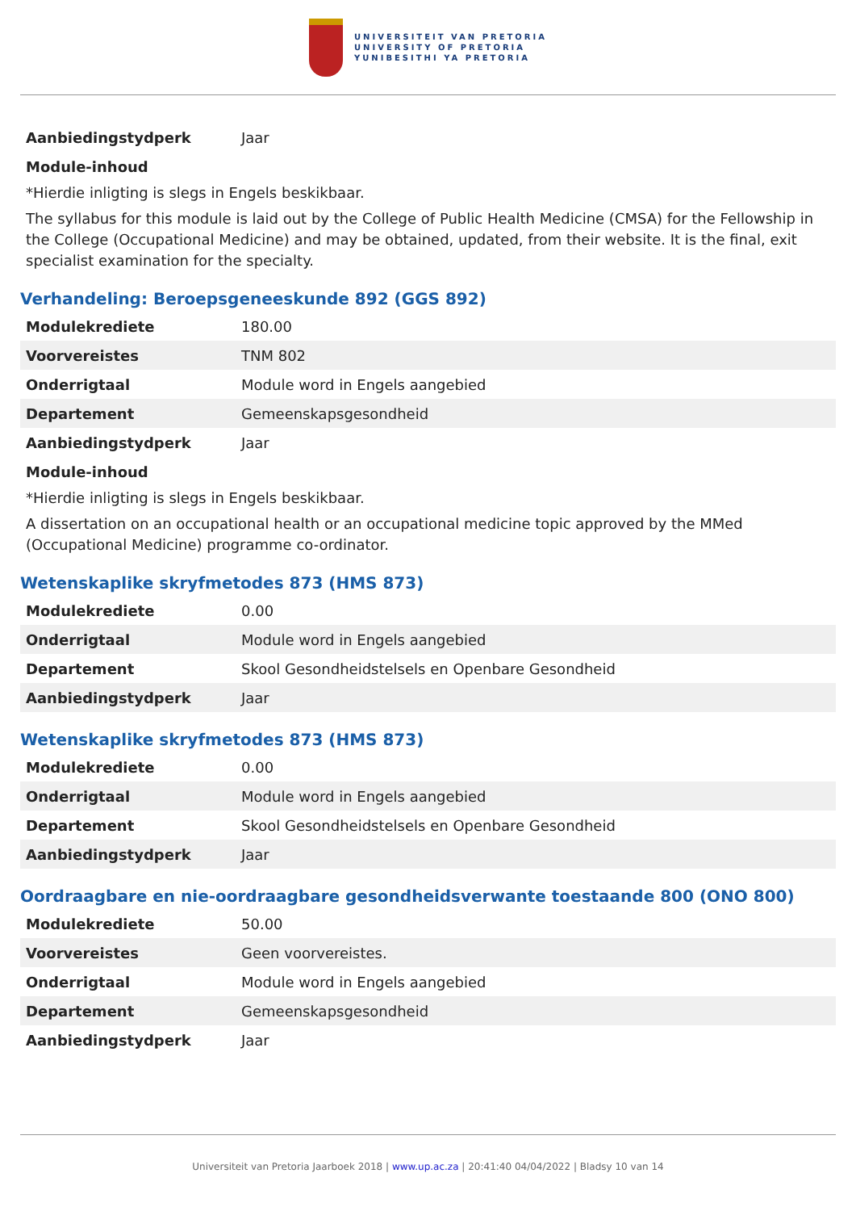UNIVERSITEIT VAN PRETORIA
UNIVERSITY OF PRETORIA
YUNIBESITHI YA PRETORIA
| Aanbiedingstydperk | Jaar |
Module-inhoud
*Hierdie inligting is slegs in Engels beskikbaar.
The syllabus for this module is laid out by the College of Public Health Medicine (CMSA) for the Fellowship in the College (Occupational Medicine) and may be obtained, updated, from their website. It is the final, exit specialist examination for the specialty.
Verhandeling: Beroepsgeneeskunde 892 (GGS 892)
| Modulekrediete | 180.00 |
| Voorvereistes | TNM 802 |
| Onderrigtaal | Module word in Engels aangebied |
| Departement | Gemeenskapsgesondheid |
| Aanbiedingstydperk | Jaar |
Module-inhoud
*Hierdie inligting is slegs in Engels beskikbaar.
A dissertation on an occupational health or an occupational medicine topic approved by the MMed (Occupational Medicine) programme co-ordinator.
Wetenskaplike skryfmetodes 873 (HMS 873)
| Modulekrediete | 0.00 |
| Onderrigtaal | Module word in Engels aangebied |
| Departement | Skool Gesondheidstelsels en Openbare Gesondheid |
| Aanbiedingstydperk | Jaar |
Wetenskaplike skryfmetodes 873 (HMS 873)
| Modulekrediete | 0.00 |
| Onderrigtaal | Module word in Engels aangebied |
| Departement | Skool Gesondheidstelsels en Openbare Gesondheid |
| Aanbiedingstydperk | Jaar |
Oordraagbare en nie-oordraagbare gesondheidsverwante toestaande 800 (ONO 800)
| Modulekrediete | 50.00 |
| Voorvereistes | Geen voorvereistes. |
| Onderrigtaal | Module word in Engels aangebied |
| Departement | Gemeenskapsgesondheid |
| Aanbiedingstydperk | Jaar |
Universiteit van Pretoria Jaarboek 2018 | www.up.ac.za | 20:41:40 04/04/2022 | Bladsy 10 van 14